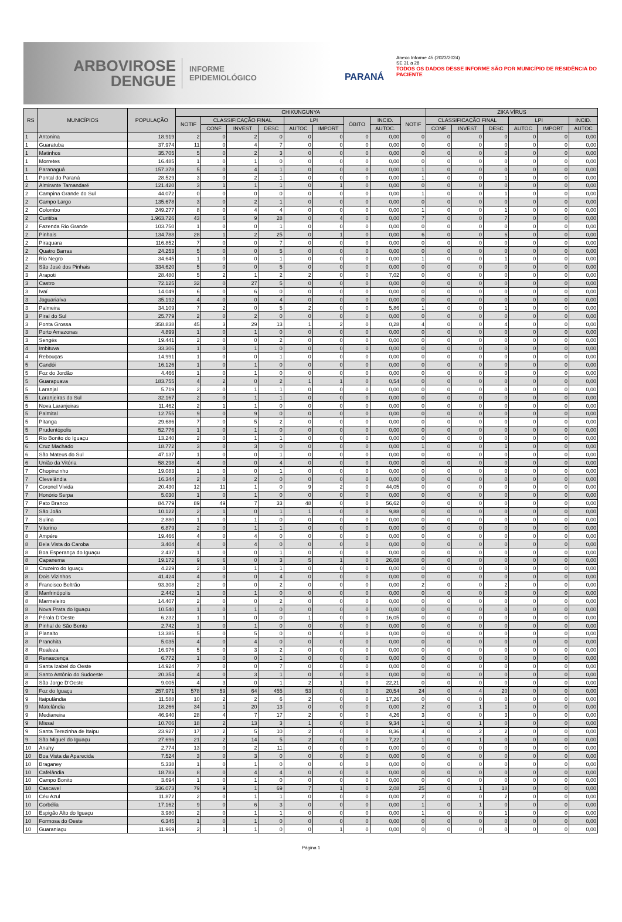ARBOVIROSE
DENGUE
INFORME
EPIDEMIOLÓGICO
PARANÁ
Anexo Informe 45 (2023/2024)
SE 31 a 28
TODOS OS DADOS DESSE INFORME SÃO POR MUNICÍPIO DE RESIDÊNCIA DO PACIENTE
| RS | MUNICÍPIOS | POPULAÇÃO | CHIKUNGUNYA | | | | | | | | | ZIKA VÍRUS | | | | | |
| --- | --- | --- | --- | --- | --- | --- | --- | --- | --- | --- | --- | --- | --- | --- | --- | --- | --- |
| | | | NOTIF | CLASSIFICAÇÃO FINAL | | | LPI | | ÓBITO | INCID. | NOTIF | CLASSIFICAÇÃO FINAL | | | LPI | | INCID. |
| | | | | CONF | INVEST | DESC | AUTOC | IMPORT | | AUTOC. | | CONF | INVEST | DESC | AUTOC | IMPORT | AUTOC |
| 1 | Antonina | 18.919 | 2 | 0 | 2 | 0 | 0 | 0 | 0 | 0,00 | 0 | 0 | 0 | 0 | 0 | 0 | 0,00 |
| 1 | Guaratuba | 37.974 | 11 | 0 | 4 | 7 | 0 | 0 | 0 | 0,00 | 0 | 0 | 0 | 0 | 0 | 0 | 0,00 |
| 1 | Matinhos | 35.705 | 5 | 0 | 2 | 3 | 0 | 0 | 0 | 0,00 | 0 | 0 | 0 | 0 | 0 | 0 | 0,00 |
| 1 | Morretes | 16.485 | 1 | 0 | 1 | 0 | 0 | 0 | 0 | 0,00 | 0 | 0 | 0 | 0 | 0 | 0 | 0,00 |
| 1 | Paranaguá | 157.378 | 5 | 0 | 4 | 1 | 0 | 0 | 0 | 0,00 | 1 | 0 | 0 | 0 | 0 | 0 | 0,00 |
| 1 | Pontal do Paraná | 28.529 | 3 | 0 | 2 | 1 | 0 | 0 | 0 | 0,00 | 1 | 0 | 0 | 1 | 0 | 0 | 0,00 |
| 2 | Almirante Tamandaré | 121.420 | 3 | 1 | 1 | 1 | 0 | 1 | 0 | 0,00 | 0 | 0 | 0 | 0 | 0 | 0 | 0,00 |
| 2 | Campina Grande do Sul | 44.072 | 0 | 0 | 0 | 0 | 0 | 0 | 0 | 0,00 | 1 | 0 | 0 | 1 | 0 | 0 | 0,00 |
| 2 | Campo Largo | 135.678 | 3 | 0 | 2 | 1 | 0 | 0 | 0 | 0,00 | 0 | 0 | 0 | 0 | 0 | 0 | 0,00 |
| 2 | Colombo | 249.277 | 8 | 0 | 4 | 4 | 0 | 0 | 0 | 0,00 | 1 | 0 | 0 | 1 | 0 | 0 | 0,00 |
| 2 | Curitiba | 1.963.726 | 43 | 6 | 9 | 28 | 0 | 4 | 0 | 0,00 | 7 | 0 | 0 | 7 | 0 | 0 | 0,00 |
| 2 | Fazenda Rio Grande | 103.750 | 1 | 0 | 0 | 1 | 0 | 0 | 0 | 0,00 | 0 | 0 | 0 | 0 | 0 | 0 | 0,00 |
| 2 | Pinhais | 134.788 | 28 | 1 | 2 | 25 | 0 | 1 | 0 | 0,00 | 6 | 0 | 0 | 6 | 0 | 0 | 0,00 |
| 2 | Piraquara | 116.852 | 7 | 0 | 0 | 7 | 0 | 0 | 0 | 0,00 | 0 | 0 | 0 | 0 | 0 | 0 | 0,00 |
| 2 | Quatro Barras | 24.253 | 5 | 0 | 0 | 5 | 0 | 0 | 0 | 0,00 | 0 | 0 | 0 | 0 | 0 | 0 | 0,00 |
| 2 | Rio Negro | 34.645 | 1 | 0 | 0 | 1 | 0 | 0 | 0 | 0,00 | 1 | 0 | 0 | 1 | 0 | 0 | 0,00 |
| 2 | São José dos Pinhais | 334.620 | 5 | 0 | 0 | 5 | 0 | 0 | 0 | 0,00 | 0 | 0 | 0 | 0 | 0 | 0 | 0,00 |
| 3 | Arapoti | 28.480 | 5 | 2 | 1 | 2 | 2 | 0 | 0 | 7,02 | 0 | 0 | 0 | 0 | 0 | 0 | 0,00 |
| 3 | Castro | 72.125 | 32 | 0 | 27 | 5 | 0 | 0 | 0 | 0,00 | 0 | 0 | 0 | 0 | 0 | 0 | 0,00 |
| 3 | Ivaí | 14.049 | 6 | 0 | 6 | 0 | 0 | 0 | 0 | 0,00 | 0 | 0 | 0 | 0 | 0 | 0 | 0,00 |
| 3 | Jaguariaíva | 35.192 | 4 | 0 | 0 | 4 | 0 | 0 | 0 | 0,00 | 0 | 0 | 0 | 0 | 0 | 0 | 0,00 |
| 3 | Palmeira | 34.109 | 7 | 2 | 0 | 5 | 2 | 0 | 0 | 5,86 | 1 | 0 | 0 | 1 | 0 | 0 | 0,00 |
| 3 | Piraí do Sul | 25.779 | 2 | 0 | 2 | 0 | 0 | 0 | 0 | 0,00 | 0 | 0 | 0 | 0 | 0 | 0 | 0,00 |
| 3 | Ponta Grossa | 358.838 | 45 | 3 | 29 | 13 | 1 | 2 | 0 | 0,28 | 4 | 0 | 0 | 4 | 0 | 0 | 0,00 |
| 3 | Porto Amazonas | 4.899 | 1 | 0 | 1 | 0 | 0 | 0 | 0 | 0,00 | 0 | 0 | 0 | 0 | 0 | 0 | 0,00 |
| 3 | Sengés | 19.441 | 2 | 0 | 0 | 2 | 0 | 0 | 0 | 0,00 | 0 | 0 | 0 | 0 | 0 | 0 | 0,00 |
| 4 | Imbituva | 33.306 | 1 | 0 | 1 | 0 | 0 | 0 | 0 | 0,00 | 0 | 0 | 0 | 0 | 0 | 0 | 0,00 |
| 4 | Rebouças | 14.991 | 1 | 0 | 0 | 1 | 0 | 0 | 0 | 0,00 | 0 | 0 | 0 | 0 | 0 | 0 | 0,00 |
| 5 | Candói | 16.126 | 1 | 0 | 1 | 0 | 0 | 0 | 0 | 0,00 | 0 | 0 | 0 | 0 | 0 | 0 | 0,00 |
| 5 | Foz do Jordão | 4.466 | 1 | 0 | 1 | 0 | 0 | 0 | 0 | 0,00 | 0 | 0 | 0 | 0 | 0 | 0 | 0,00 |
| 5 | Guarapuava | 183.755 | 4 | 2 | 0 | 2 | 1 | 1 | 0 | 0,54 | 0 | 0 | 0 | 0 | 0 | 0 | 0,00 |
| 5 | Laranjal | 5.719 | 2 | 0 | 1 | 1 | 0 | 0 | 0 | 0,00 | 0 | 0 | 0 | 0 | 0 | 0 | 0,00 |
| 5 | Laranjeiras do Sul | 32.167 | 2 | 0 | 1 | 1 | 0 | 0 | 0 | 0,00 | 0 | 0 | 0 | 0 | 0 | 0 | 0,00 |
| 5 | Nova Laranjeiras | 11.462 | 2 | 1 | 1 | 0 | 0 | 0 | 0 | 0,00 | 0 | 0 | 0 | 0 | 0 | 0 | 0,00 |
| 5 | Palmital | 12.755 | 9 | 0 | 9 | 0 | 0 | 0 | 0 | 0,00 | 0 | 0 | 0 | 0 | 0 | 0 | 0,00 |
| 5 | Pitanga | 29.686 | 7 | 0 | 5 | 2 | 0 | 0 | 0 | 0,00 | 0 | 0 | 0 | 0 | 0 | 0 | 0,00 |
| 5 | Prudentópolis | 52.776 | 1 | 0 | 1 | 0 | 0 | 0 | 0 | 0,00 | 0 | 0 | 0 | 0 | 0 | 0 | 0,00 |
| 5 | Rio Bonito do Iguaçu | 13.240 | 2 | 0 | 1 | 1 | 0 | 0 | 0 | 0,00 | 0 | 0 | 0 | 0 | 0 | 0 | 0,00 |
| 6 | Cruz Machado | 18.772 | 3 | 0 | 3 | 0 | 0 | 0 | 0 | 0,00 | 1 | 0 | 0 | 1 | 0 | 0 | 0,00 |
| 6 | São Mateus do Sul | 47.137 | 1 | 0 | 0 | 1 | 0 | 0 | 0 | 0,00 | 0 | 0 | 0 | 0 | 0 | 0 | 0,00 |
| 6 | União da Vitória | 58.298 | 4 | 0 | 0 | 4 | 0 | 0 | 0 | 0,00 | 0 | 0 | 0 | 0 | 0 | 0 | 0,00 |
| 7 | Chopinzinho | 19.083 | 1 | 0 | 0 | 1 | 0 | 0 | 0 | 0,00 | 0 | 0 | 0 | 0 | 0 | 0 | 0,00 |
| 7 | Clevelândia | 16.344 | 2 | 0 | 2 | 0 | 0 | 0 | 0 | 0,00 | 0 | 0 | 0 | 0 | 0 | 0 | 0,00 |
| 7 | Coronel Vivida | 20.430 | 12 | 11 | 1 | 0 | 9 | 2 | 0 | 44,05 | 0 | 0 | 0 | 0 | 0 | 0 | 0,00 |
| 7 | Honório Serpa | 5.030 | 1 | 0 | 1 | 0 | 0 | 0 | 0 | 0,00 | 0 | 0 | 0 | 0 | 0 | 0 | 0,00 |
| 7 | Pato Branco | 84.779 | 89 | 49 | 7 | 33 | 48 | 0 | 0 | 56,62 | 0 | 0 | 0 | 0 | 0 | 0 | 0,00 |
| 7 | São João | 10.122 | 2 | 1 | 0 | 1 | 1 | 0 | 0 | 9,88 | 0 | 0 | 0 | 0 | 0 | 0 | 0,00 |
| 7 | Sulina | 2.880 | 1 | 0 | 1 | 0 | 0 | 0 | 0 | 0,00 | 0 | 0 | 0 | 0 | 0 | 0 | 0,00 |
| 7 | Vitorino | 6.879 | 2 | 0 | 1 | 1 | 0 | 0 | 0 | 0,00 | 0 | 0 | 0 | 0 | 0 | 0 | 0,00 |
| 8 | Ampére | 19.466 | 4 | 0 | 4 | 0 | 0 | 0 | 0 | 0,00 | 0 | 0 | 0 | 0 | 0 | 0 | 0,00 |
| 8 | Bela Vista do Caroba | 3.404 | 4 | 0 | 4 | 0 | 0 | 0 | 0 | 0,00 | 0 | 0 | 0 | 0 | 0 | 0 | 0,00 |
| 8 | Boa Esperança do Iguaçu | 2.437 | 1 | 0 | 0 | 1 | 0 | 0 | 0 | 0,00 | 0 | 0 | 0 | 0 | 0 | 0 | 0,00 |
| 8 | Capanema | 19.172 | 9 | 6 | 0 | 3 | 5 | 1 | 0 | 26,08 | 0 | 0 | 0 | 0 | 0 | 0 | 0,00 |
| 8 | Cruzeiro do Iguaçu | 4.229 | 2 | 0 | 1 | 1 | 0 | 0 | 0 | 0,00 | 0 | 0 | 0 | 0 | 0 | 0 | 0,00 |
| 8 | Dois Vizinhos | 41.424 | 4 | 0 | 0 | 4 | 0 | 0 | 0 | 0,00 | 0 | 0 | 0 | 0 | 0 | 0 | 0,00 |
| 8 | Francisco Beltrão | 93.308 | 2 | 0 | 0 | 2 | 0 | 0 | 0 | 0,00 | 2 | 0 | 0 | 2 | 0 | 0 | 0,00 |
| 8 | Manfrinópolis | 2.442 | 1 | 0 | 1 | 0 | 0 | 0 | 0 | 0,00 | 0 | 0 | 0 | 0 | 0 | 0 | 0,00 |
| 8 | Marmeleiro | 14.407 | 2 | 0 | 0 | 2 | 0 | 0 | 0 | 0,00 | 0 | 0 | 0 | 0 | 0 | 0 | 0,00 |
| 8 | Nova Prata do Iguaçu | 10.540 | 1 | 0 | 1 | 0 | 0 | 0 | 0 | 0,00 | 0 | 0 | 0 | 0 | 0 | 0 | 0,00 |
| 8 | Pérola D'Oeste | 6.232 | 1 | 1 | 0 | 0 | 1 | 0 | 0 | 16,05 | 0 | 0 | 0 | 0 | 0 | 0 | 0,00 |
| 8 | Pinhal de São Bento | 2.742 | 1 | 0 | 1 | 0 | 0 | 0 | 0 | 0,00 | 0 | 0 | 0 | 0 | 0 | 0 | 0,00 |
| 8 | Planalto | 13.385 | 5 | 0 | 5 | 0 | 0 | 0 | 0 | 0,00 | 0 | 0 | 0 | 0 | 0 | 0 | 0,00 |
| 8 | Pranchita | 5.035 | 4 | 0 | 4 | 0 | 0 | 0 | 0 | 0,00 | 0 | 0 | 0 | 0 | 0 | 0 | 0,00 |
| 8 | Realeza | 16.976 | 5 | 0 | 3 | 2 | 0 | 0 | 0 | 0,00 | 0 | 0 | 0 | 0 | 0 | 0 | 0,00 |
| 8 | Renascença | 6.772 | 1 | 0 | 0 | 1 | 0 | 0 | 0 | 0,00 | 0 | 0 | 0 | 0 | 0 | 0 | 0,00 |
| 8 | Santa Izabel do Oeste | 14.924 | 7 | 0 | 0 | 7 | 0 | 0 | 0 | 0,00 | 0 | 0 | 0 | 0 | 0 | 0 | 0,00 |
| 8 | Santo Antônio do Sudoeste | 20.354 | 4 | 0 | 3 | 1 | 0 | 0 | 0 | 0,00 | 0 | 0 | 0 | 0 | 0 | 0 | 0,00 |
| 8 | São Jorge D'Oeste | 9.005 | 4 | 3 | 0 | 1 | 2 | 1 | 0 | 22,21 | 0 | 0 | 0 | 0 | 0 | 0 | 0,00 |
| 9 | Foz do Iguaçu | 257.971 | 578 | 59 | 64 | 455 | 53 | 0 | 0 | 20,54 | 24 | 0 | 4 | 20 | 0 | 0 | 0,00 |
| 9 | Itaipulândia | 11.588 | 10 | 2 | 2 | 6 | 2 | 0 | 0 | 17,26 | 0 | 0 | 0 | 0 | 0 | 0 | 0,00 |
| 9 | Matelândia | 18.266 | 34 | 1 | 20 | 13 | 0 | 0 | 0 | 0,00 | 2 | 0 | 1 | 1 | 0 | 0 | 0,00 |
| 9 | Medianeira | 46.940 | 28 | 4 | 7 | 17 | 2 | 0 | 0 | 4,26 | 3 | 0 | 0 | 3 | 0 | 0 | 0,00 |
| 9 | Missal | 10.706 | 18 | 2 | 13 | 3 | 1 | 0 | 0 | 9,34 | 1 | 0 | 1 | 0 | 0 | 0 | 0,00 |
| 9 | Santa Terezinha de Itaipu | 23.927 | 17 | 2 | 5 | 10 | 2 | 0 | 0 | 8,36 | 4 | 0 | 2 | 2 | 0 | 0 | 0,00 |
| 9 | São Miguel do Iguaçu | 27.696 | 21 | 2 | 14 | 5 | 2 | 0 | 0 | 7,22 | 1 | 0 | 1 | 0 | 0 | 0 | 0,00 |
| 10 | Anahy | 2.774 | 13 | 0 | 2 | 11 | 0 | 0 | 0 | 0,00 | 0 | 0 | 0 | 0 | 0 | 0 | 0,00 |
| 10 | Boa Vista da Aparecida | 7.524 | 3 | 0 | 3 | 0 | 0 | 0 | 0 | 0,00 | 0 | 0 | 0 | 0 | 0 | 0 | 0,00 |
| 10 | Braganey | 5.338 | 1 | 0 | 1 | 0 | 0 | 0 | 0 | 0,00 | 0 | 0 | 0 | 0 | 0 | 0 | 0,00 |
| 10 | Cafelândia | 18.783 | 8 | 0 | 4 | 4 | 0 | 0 | 0 | 0,00 | 0 | 0 | 0 | 0 | 0 | 0 | 0,00 |
| 10 | Campo Bonito | 3.694 | 1 | 0 | 1 | 0 | 0 | 0 | 0 | 0,00 | 0 | 0 | 0 | 0 | 0 | 0 | 0,00 |
| 10 | Cascavel | 336.073 | 79 | 9 | 1 | 69 | 7 | 1 | 0 | 2,08 | 25 | 0 | 1 | 18 | 0 | 0 | 0,00 |
| 10 | Céu Azul | 11.872 | 2 | 0 | 1 | 1 | 0 | 0 | 0 | 0,00 | 2 | 0 | 0 | 2 | 0 | 0 | 0,00 |
| 10 | Corbélia | 17.162 | 9 | 0 | 6 | 3 | 0 | 0 | 0 | 0,00 | 1 | 0 | 1 | 0 | 0 | 0 | 0,00 |
| 10 | Espigão Alto do Iguaçu | 3.980 | 2 | 0 | 1 | 1 | 0 | 0 | 0 | 0,00 | 1 | 0 | 0 | 1 | 0 | 0 | 0,00 |
| 10 | Formosa do Oeste | 6.345 | 1 | 0 | 1 | 0 | 0 | 0 | 0 | 0,00 | 0 | 0 | 0 | 0 | 0 | 0 | 0,00 |
| 10 | Guaraniaçu | 11.969 | 2 | 1 | 1 | 0 | 0 | 1 | 0 | 0,00 | 0 | 0 | 0 | 0 | 0 | 0 | 0,00 |
Página 1